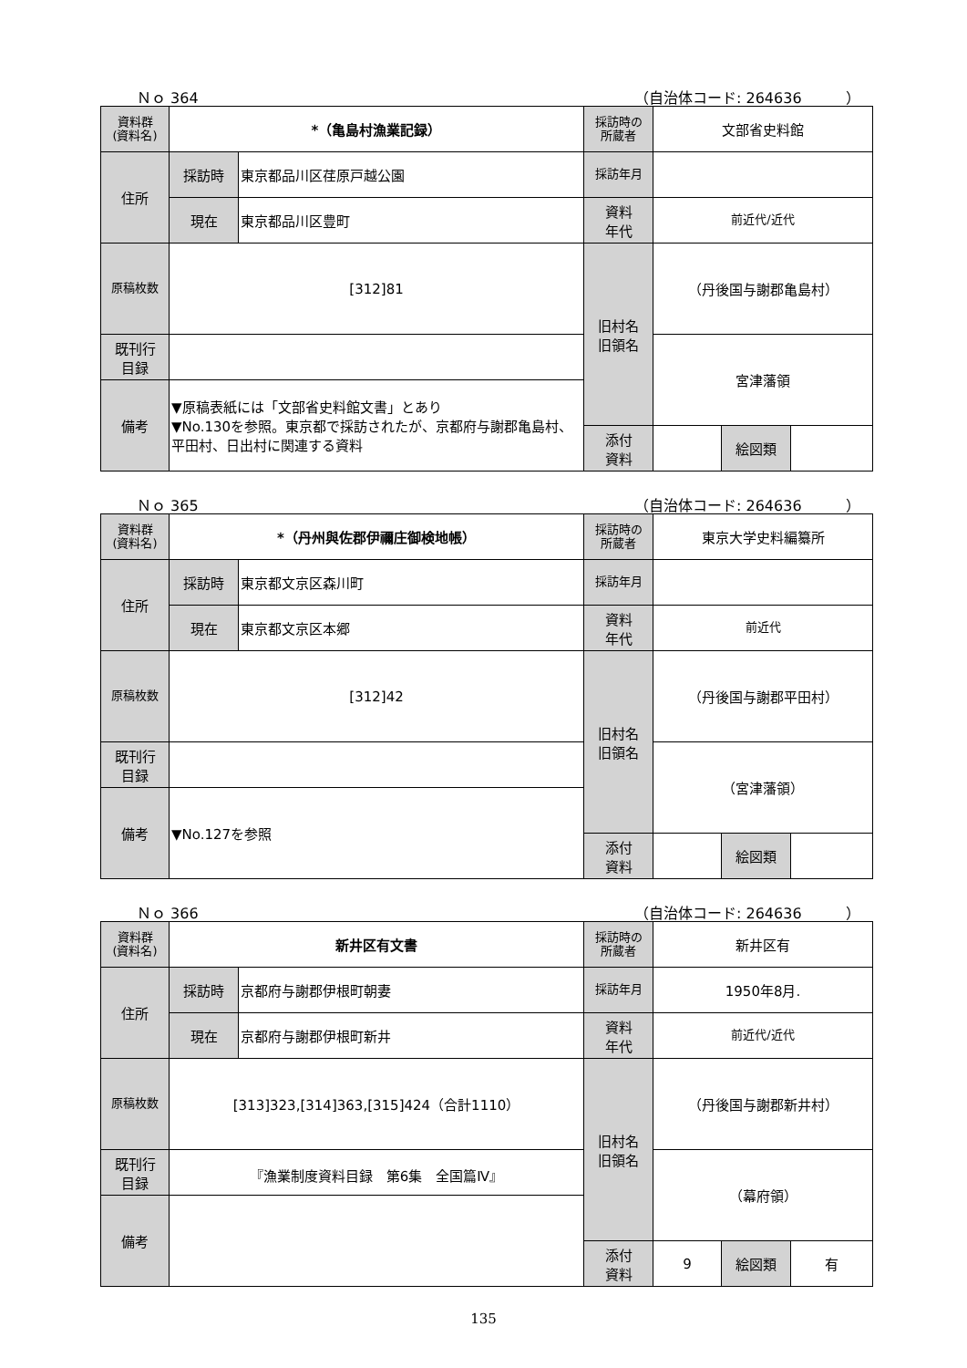Ｎｏ 364 （自治体コード: 264636　　　）
| 資料群 (資料名) | *（亀島村漁業記録） | | 採訪時の 所蔵者 | 文部省史料館 | | |
| 住所 | 採訪時 | 東京都品川区荏原戸越公園 | 採訪年月 | | | |
| | 現在 | 東京都品川区豊町 | 資料 年代 | 前近代/近代 | | |
| 原稿枚数 | [312]81 | | 旧村名 旧領名 | （丹後国与謝郡亀島村） | | |
| 既刊行 目録 | | | | 宮津藩領 | | |
| 備考 | ▼原稿表紙には「文部省史料館文書」とあり ▼No.130を参照。東京都で採訪されたが、京都府与謝郡亀島村、平田村、日出村に関連する資料 | | | | | |
| | | | 添付 資料 | | 絵図類 | |
Ｎｏ 365 （自治体コード: 264636　　　）
| 資料群 (資料名) | *（丹州與佐郡伊禰庄御検地帳） | | 採訪時の 所蔵者 | 東京大学史料編纂所 | | |
| 住所 | 採訪時 | 東京都文京区森川町 | 採訪年月 | | | |
| | 現在 | 東京都文京区本郷 | 資料 年代 | 前近代 | | |
| 原稿枚数 | [312]42 | | 旧村名 旧領名 | （丹後国与謝郡平田村） | | |
| 既刊行 目録 | | | | （宮津藩領） | | |
| 備考 | ▼No.127を参照 | | | | | |
| | | | 添付 資料 | | 絵図類 | |
Ｎｏ 366 （自治体コード: 264636　　　）
| 資料群 (資料名) | 新井区有文書 | | 採訪時の 所蔵者 | 新井区有 | | |
| 住所 | 採訪時 | 京都府与謝郡伊根町朝妻 | 採訪年月 | 1950年8月. | | |
| | 現在 | 京都府与謝郡伊根町新井 | 資料 年代 | 前近代/近代 | | |
| 原稿枚数 | [313]323,[314]363,[315]424（合計1110） | | 旧村名 旧領名 | （丹後国与謝郡新井村） | | |
| 既刊行 目録 | 『漁業制度資料目録 第6集 全国篇Ⅳ』 | | | （幕府領） | | |
| 備考 | | | | | | |
| | | | 添付 資料 | 9 | 絵図類 | 有 |
135